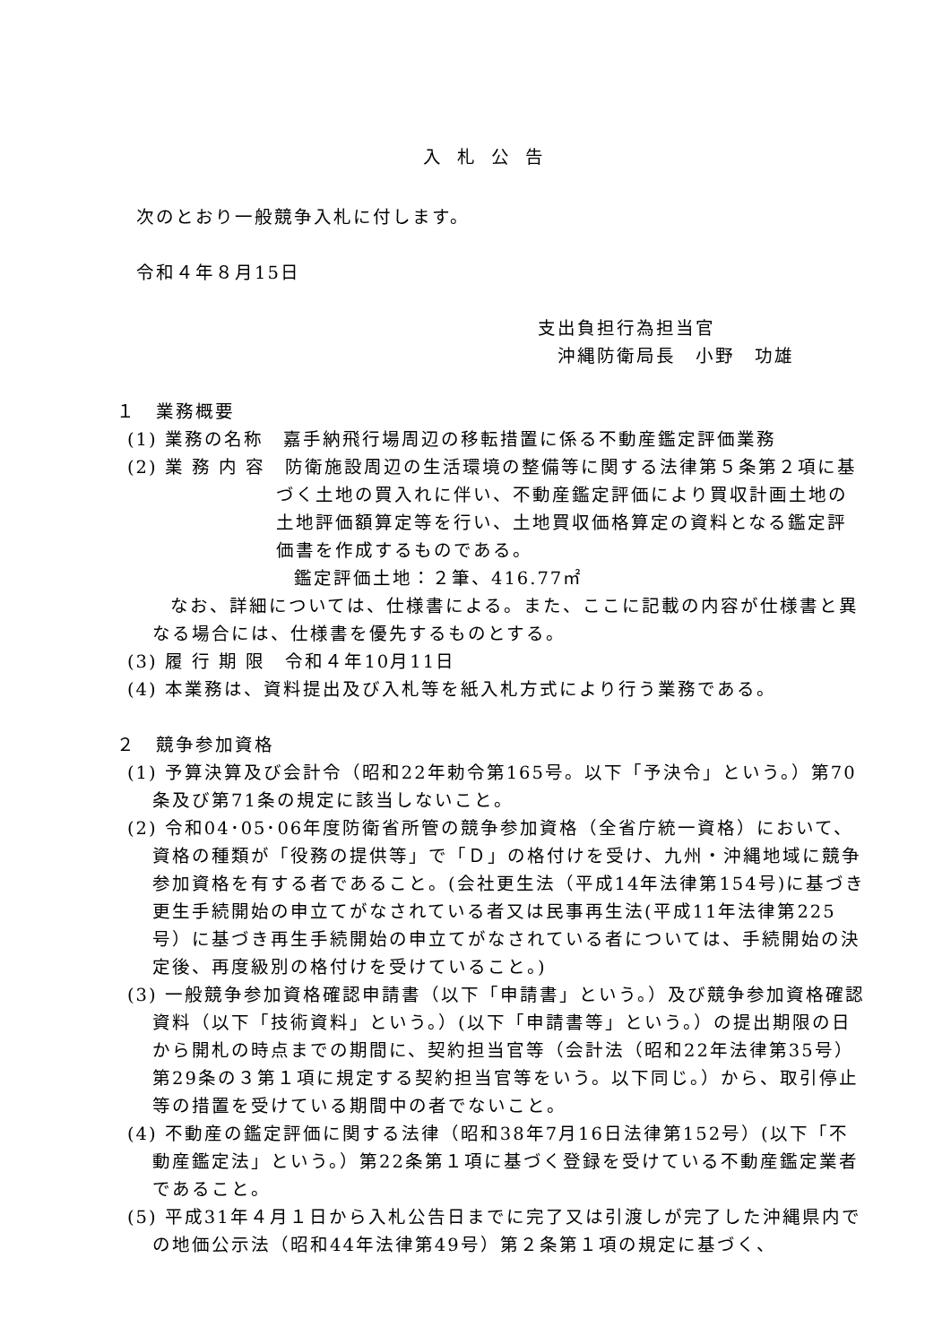入札公告
次のとおり一般競争入札に付します。
令和４年８月15日
支出負担行為担当官
沖縄防衛局長　小野　功雄
１　業務概要
(1) 業務の名称　嘉手納飛行場周辺の移転措置に係る不動産鑑定評価業務
(2) 業 務 内 容　防衛施設周辺の生活環境の整備等に関する法律第５条第２項に基づく土地の買入れに伴い、不動産鑑定評価により買収計画土地の土地評価額算定等を行い、土地買収価格算定の資料となる鑑定評価書を作成するものである。
鑑定評価土地：２筆、416.77㎡
なお、詳細については、仕様書による。また、ここに記載の内容が仕様書と異なる場合には、仕様書を優先するものとする。
(3) 履 行 期 限　令和４年10月11日
(4) 本業務は、資料提出及び入札等を紙入札方式により行う業務である。
２　競争参加資格
(1) 予算決算及び会計令（昭和22年勅令第165号。以下「予決令」という。）第70条及び第71条の規定に該当しないこと。
(2) 令和04･05･06年度防衛省所管の競争参加資格（全省庁統一資格）において、資格の種類が「役務の提供等」で「Ｄ」の格付けを受け、九州・沖縄地域に競争参加資格を有する者であること。(会社更生法（平成14年法律第154号)に基づき更生手続開始の申立てがなされている者又は民事再生法(平成11年法律第225号）に基づき再生手続開始の申立てがなされている者については、手続開始の決定後、再度級別の格付けを受けていること。)
(3) 一般競争参加資格確認申請書（以下「申請書」という。）及び競争参加資格確認資料（以下「技術資料」という。）(以下「申請書等」という。）の提出期限の日から開札の時点までの期間に、契約担当官等（会計法（昭和22年法律第35号）第29条の３第１項に規定する契約担当官等をいう。以下同じ。）から、取引停止等の措置を受けている期間中の者でないこと。
(4) 不動産の鑑定評価に関する法律（昭和38年7月16日法律第152号）(以下「不動産鑑定法」という。）第22条第１項に基づく登録を受けている不動産鑑定業者であること。
(5) 平成31年４月１日から入札公告日までに完了又は引渡しが完了した沖縄県内での地価公示法（昭和44年法律第49号）第２条第１項の規定に基づく、